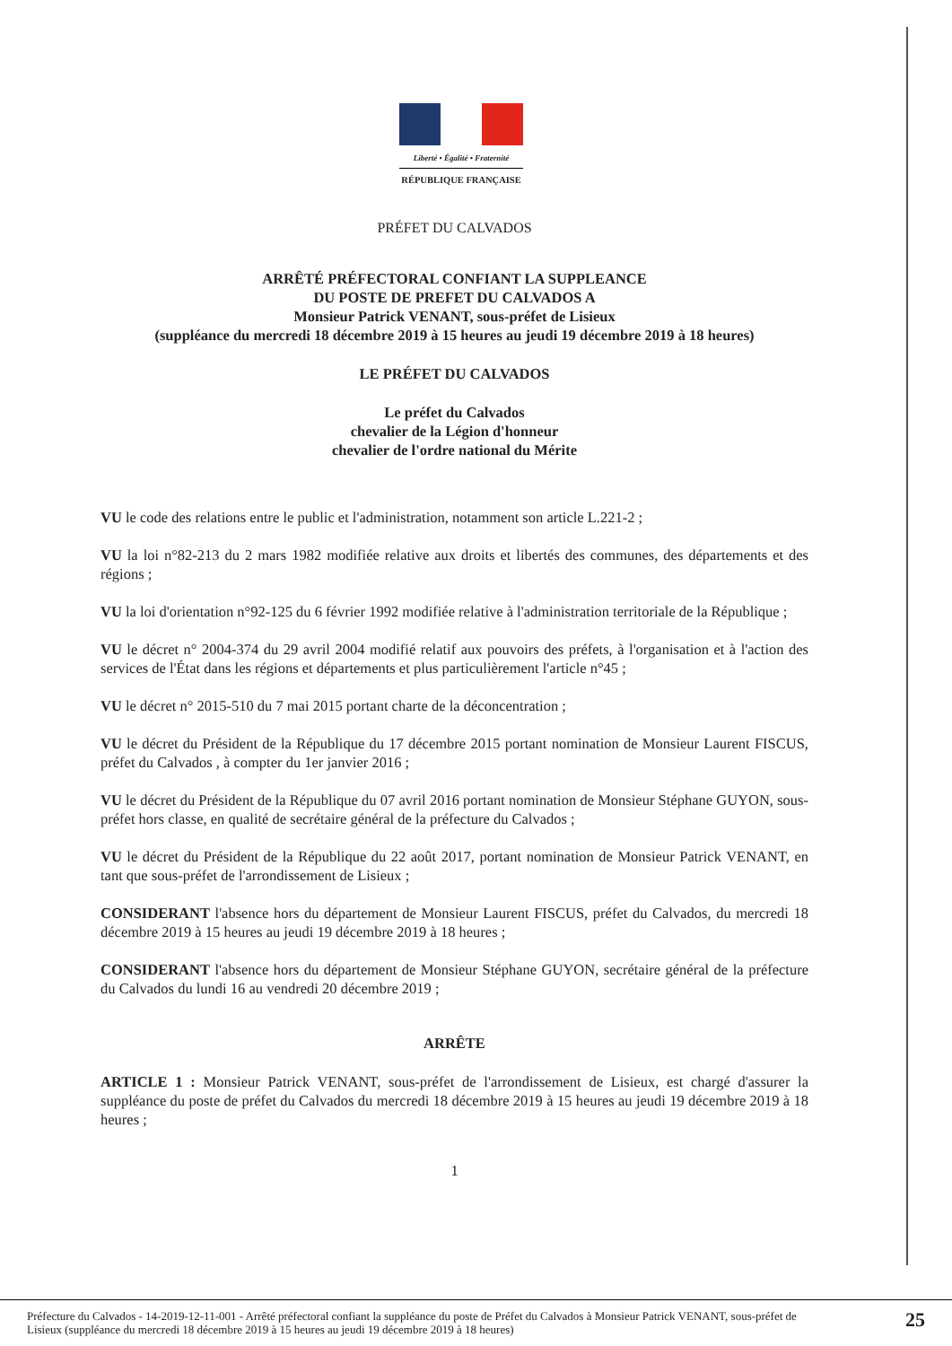Liberté • Égalité • Fraternité
RÉPUBLIQUE FRANÇAISE
PRÉFET DU CALVADOS
ARRÊTÉ PRÉFECTORAL CONFIANT LA SUPPLEANCE
DU POSTE DE PREFET DU CALVADOS A
Monsieur Patrick VENANT, sous-préfet de Lisieux
(suppléance du mercredi 18 décembre 2019 à 15 heures au jeudi 19 décembre 2019 à 18 heures)
LE PRÉFET DU CALVADOS
Le préfet du Calvados
chevalier de la Légion d'honneur
chevalier de l'ordre national du Mérite
VU le code des relations entre le public et l'administration, notamment son article L.221-2 ;
VU la loi n°82-213 du 2 mars 1982 modifiée relative aux droits et libertés des communes, des départements et des régions ;
VU la loi d'orientation n°92-125 du 6 février 1992 modifiée relative à l'administration territoriale de la République ;
VU le décret n° 2004-374 du 29 avril 2004 modifié relatif aux pouvoirs des préfets, à l'organisation et à l'action des services de l'État dans les régions et départements et plus particulièrement l'article n°45 ;
VU le décret n° 2015-510 du 7 mai 2015 portant charte de la déconcentration ;
VU le décret du Président de la République du 17 décembre 2015 portant nomination de Monsieur Laurent FISCUS, préfet du Calvados , à compter du 1er janvier 2016 ;
VU le décret du Président de la République du 07 avril 2016 portant nomination de Monsieur Stéphane GUYON, sous-préfet hors classe, en qualité de secrétaire général de la préfecture du Calvados ;
VU le décret du Président de la République du 22 août 2017, portant nomination de Monsieur Patrick VENANT, en tant que sous-préfet de l'arrondissement de Lisieux ;
CONSIDERANT l'absence hors du département de Monsieur Laurent FISCUS, préfet du Calvados, du mercredi 18 décembre 2019 à 15 heures au jeudi 19 décembre 2019 à 18 heures ;
CONSIDERANT l'absence hors du département de Monsieur Stéphane GUYON, secrétaire général de la préfecture du Calvados du lundi 16 au vendredi 20 décembre 2019 ;
ARRÊTE
ARTICLE 1 : Monsieur Patrick VENANT, sous-préfet de l'arrondissement de Lisieux, est chargé d'assurer la suppléance du poste de préfet du Calvados du mercredi 18 décembre 2019 à 15 heures au jeudi 19 décembre 2019 à 18 heures ;
1
Préfecture du Calvados - 14-2019-12-11-001 - Arrêté préfectoral confiant la suppléance du poste de Préfet du Calvados à Monsieur Patrick VENANT, sous-préfet de Lisieux (suppléance du mercredi 18 décembre 2019 à 15 heures au jeudi 19 décembre 2019 à 18 heures)
25